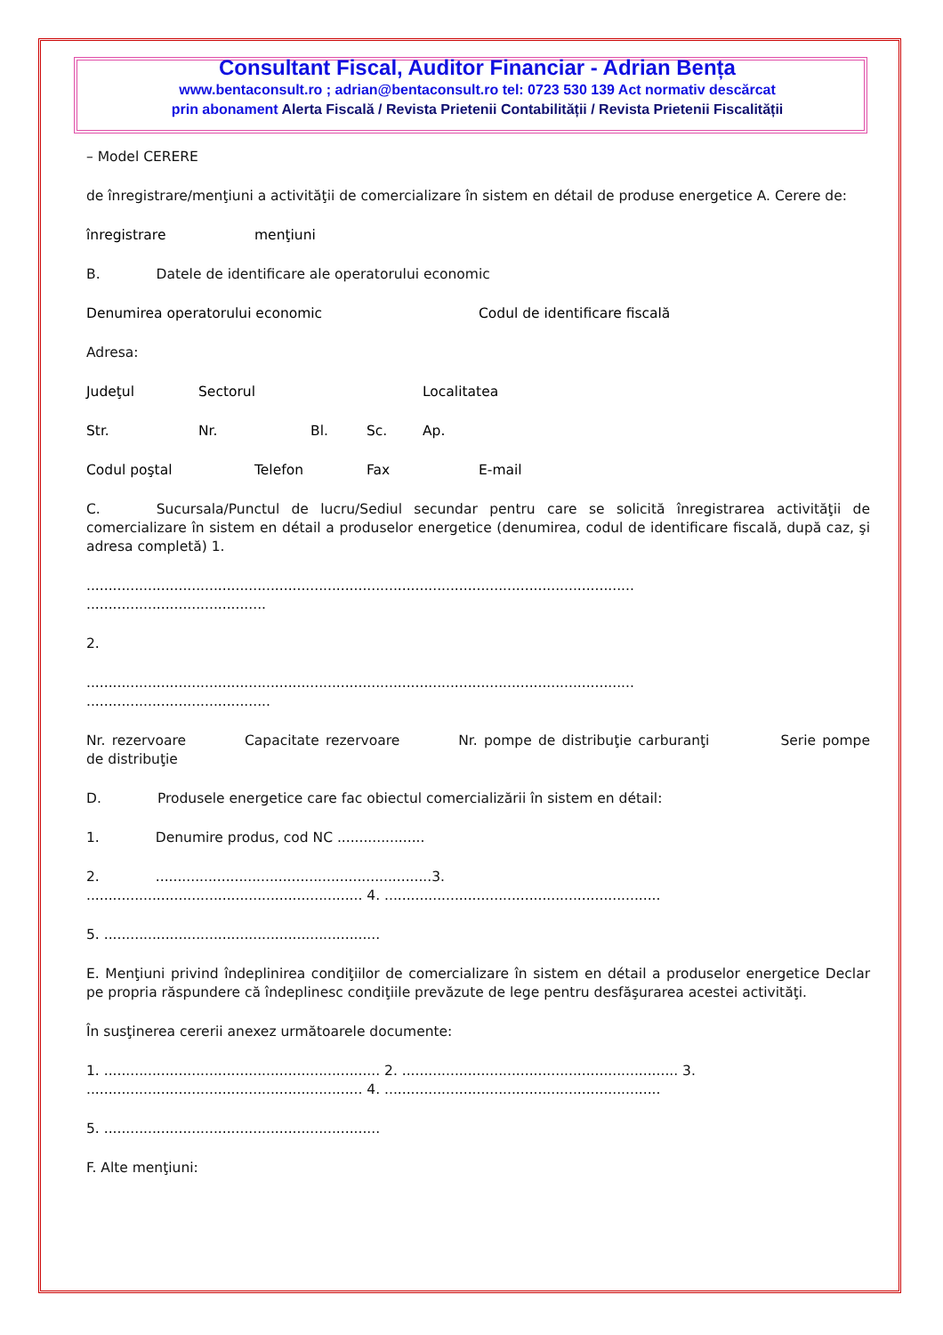Consultant Fiscal, Auditor Financiar - Adrian Bența
www.bentaconsult.ro ; adrian@bentaconsult.ro tel: 0723 530 139 Act normativ descărcat
prin abonament Alerta Fiscală / Revista Prietenii Contabilității / Revista Prietenii Fiscalității
– Model CERERE
de înregistrare/menţiuni a activităţii de comercializare în sistem en détail de produse energetice A. Cerere de:
înregistrare menţiuni
B. Datele de identificare ale operatorului economic
Denumirea operatorului economic Codul de identificare fiscală
Adresa:
Judeţul Sectorul Localitatea
Str. Nr. Bl. Sc. Ap.
Codul poştal Telefon Fax E-mail
C. Sucursala/Punctul de lucru/Sediul secundar pentru care se solicită înregistrarea activităţii de comercializare în sistem en détail a produselor energetice (denumirea, codul de identificare fiscală, după caz, şi adresa completă) 1.
.............................................................................................................................
.........................................
2.
.............................................................................................................................
..........................................
Nr. rezervoare Capacitate rezervoare Nr. pompe de distribuţie carburanţi Serie pompe de distribuţie
D. Produsele energetice care fac obiectul comercializării în sistem en détail:
1. Denumire produs, cod NC ....................
2. ...............................................................3.
............................................................... 4. ...............................................................
5. ...............................................................
E. Menţiuni privind îndeplinirea condiţiilor de comercializare în sistem en détail a produselor energetice Declar pe propria răspundere că îndeplinesc condiţiile prevăzute de lege pentru desfăşurarea acestei activităţi.
În susţinerea cererii anexez următoarele documente:
1. ............................................................... 2. ............................................................... 3.
............................................................... 4. ...............................................................
5. ...............................................................
F. Alte menţiuni: